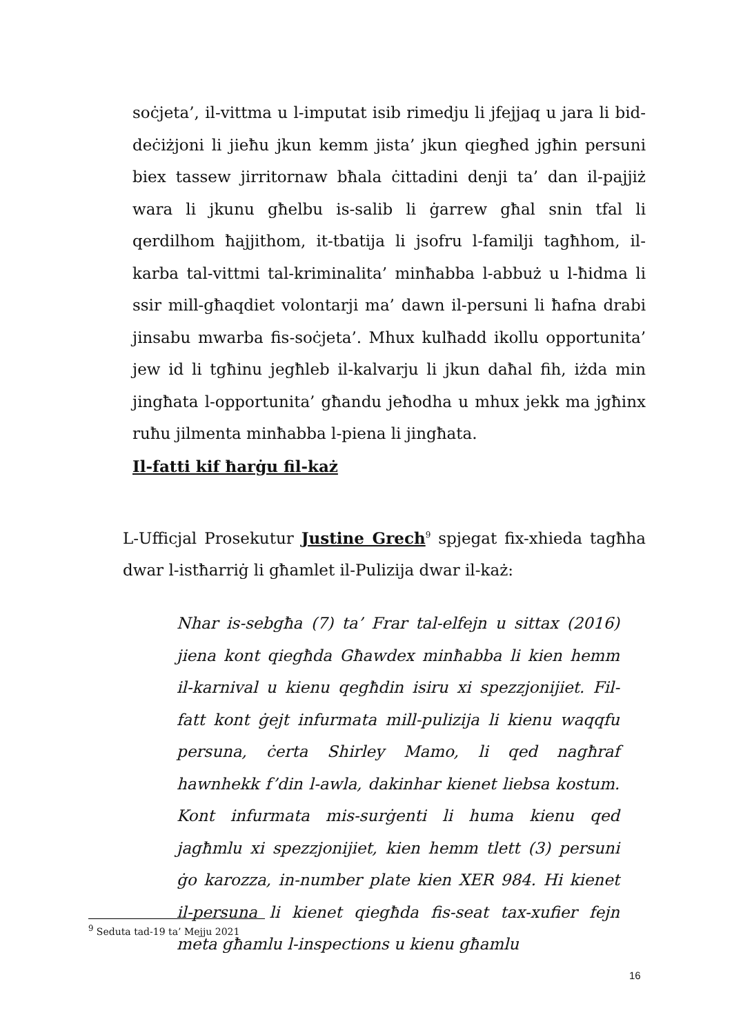soċjeta’, il-vittma u l-imputat isib rimedju li jfejjaq u jara li bid-deċiżjoni li jieħu jkun kemm jista’ jkun qiegħed jgħin persuni biex tassew jirritornaw bħala ċittadini denji ta’ dan il-pajjiż wara li jkunu għelbu is-salib li ġarrew għal snin tfal li qerdilhom ħajjithom, it-tbatija li jsofru l-familji tagħhom, il-karba tal-vittmi tal-kriminalita’ minħabba l-abbuż u l-ħidma li ssir mill-għaqdiet volontarji ma’ dawn il-persuni li ħafna drabi jinsabu mwarba fis-soċjeta’. Mhux kulħadd ikollu opportunita’ jew id li tgħinu jegħleb il-kalvarju li jkun daħal fih, iżda min jingħata l-opportunita’ għandu jeħodha u mhux jekk ma jgħinx ruħu jilmenta minħabba l-piena li jingħata.
Il-fatti kif ħarġu fil-każ
L-Ufficjal Prosekutur Justine Grech<sup>9</sup> spjegat fix-xhieda tagħha dwar l-istħarriġ li għamlet il-Pulizija dwar il-każ:
Nhar is-sebgħa (7) ta’ Frar tal-elfejn u sittax (2016) jiena kont qiegħda Għawdex minħabba li kien hemm il-karnival u kienu qegħdin isiru xi spezzjonijiet. Fil-fatt kont ġejt infurmata mill-pulizija li kienu waqqfu persuna, ċerta Shirley Mamo, li qed nagħraf hawnhekk f’din l-awla, dakinhar kienet liebsa kostum. Kont infurmata mis-surġenti li huma kienu qed jagħmlu xi spezzjonijiet, kien hemm tlett (3) persuni ġo karozza, in-number plate kien XER 984. Hi kienet il-persuna li kienet qiegħda fis-seat tax-xufier fejn meta għamlu l-inspections u kienu għamlu
<sup>9</sup> Seduta tad-19 ta’ Mejju 2021
16